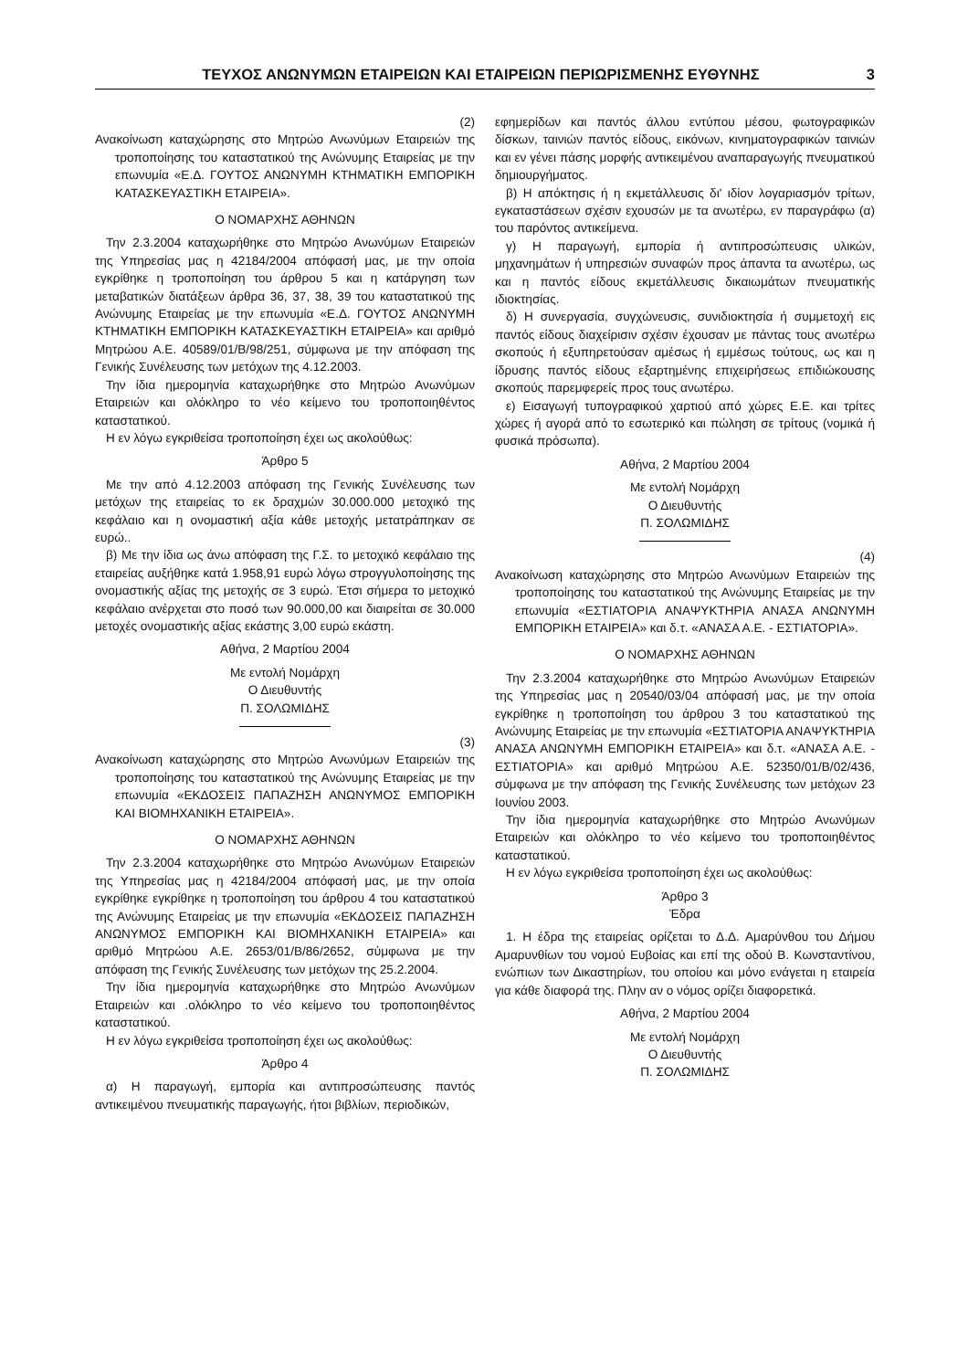ΤΕΥΧΟΣ ΑΝΩΝΥΜΩΝ ΕΤΑΙΡΕΙΩΝ ΚΑΙ ΕΤΑΙΡΕΙΩΝ ΠΕΡΙΩΡΙΣΜΕΝΗΣ ΕΥΘΥΝΗΣ 3
(2)
Ανακοίνωση καταχώρησης στο Μητρώο Ανωνύμων Εταιρειών της τροποποίησης του καταστατικού της Ανώνυμης Εταιρείας με την επωνυμία «Ε.Δ. ΓΟΥΤΟΣ ΑΝΩΝΥΜΗ ΚΤΗΜΑΤΙΚΗ ΕΜΠΟΡΙΚΗ ΚΑΤΑΣΚΕΥΑΣΤΙΚΗ ΕΤΑΙΡΕΙΑ».
Ο ΝΟΜΑΡΧΗΣ ΑΘΗΝΩΝ
Την 2.3.2004 καταχωρήθηκε στο Μητρώο Ανωνύμων Εταιρειών της Υπηρεσίας μας η 42184/2004 απόφασή μας, με την οποία εγκρίθηκε η τροποποίηση του άρθρου 5 και η κατάργηση των μεταβατικών διατάξεων άρθρα 36, 37, 38, 39 του καταστατικού της Ανώνυμης Εταιρείας με την επωνυμία «Ε.Δ. ΓΟΥΤΟΣ ΑΝΩΝΥΜΗ ΚΤΗΜΑΤΙΚΗ ΕΜΠΟΡΙΚΗ ΚΑΤΑΣΚΕΥΑΣΤΙΚΗ ΕΤΑΙΡΕΙΑ» και αριθμό Μητρώου Α.Ε. 40589/01/Β/98/251, σύμφωνα με την απόφαση της Γενικής Συνέλευσης των μετόχων της 4.12.2003.
Την ίδια ημερομηνία καταχωρήθηκε στο Μητρώο Ανωνύμων Εταιρειών και ολόκληρο το νέο κείμενο του τροποποιηθέντος καταστατικού.
Η εν λόγω εγκριθείσα τροποποίηση έχει ως ακολούθως:
Άρθρο 5
Με την από 4.12.2003 απόφαση της Γενικής Συνέλευσης των μετόχων της εταιρείας το εκ δραχμών 30.000.000 μετοχικό της κεφάλαιο και η ονομαστική αξία κάθε μετοχής μετατράπηκαν σε ευρώ..
β) Με την ίδια ως άνω απόφαση της Γ.Σ. το μετοχικό κεφάλαιο της εταιρείας αυξήθηκε κατά 1.958,91 ευρώ λόγω στρογγυλοποίησης της ονομαστικής αξίας της μετοχής σε 3 ευρώ. Έτσι σήμερα το μετοχικό κεφάλαιο ανέρχεται στο ποσό των 90.000,00 και διαιρείται σε 30.000 μετοχές ονομαστικής αξίας εκάστης 3,00 ευρώ εκάστη.
Αθήνα, 2 Μαρτίου 2004
Με εντολή Νομάρχη
Ο Διευθυντής
Π. ΣΟΛΩΜΙΔΗΣ
(3)
Ανακοίνωση καταχώρησης στο Μητρώο Ανωνύμων Εταιρειών της τροποποίησης του καταστατικού της Ανώνυμης Εταιρείας με την επωνυμία «ΕΚΔΟΣΕΙΣ ΠΑΠΑΖΗΣΗ ΑΝΩΝΥΜΟΣ ΕΜΠΟΡΙΚΗ ΚΑΙ ΒΙΟΜΗΧΑΝΙΚΗ ΕΤΑΙΡΕΙΑ».
Ο ΝΟΜΑΡΧΗΣ ΑΘΗΝΩΝ
Την 2.3.2004 καταχωρήθηκε στο Μητρώο Ανωνύμων Εταιρειών της Υπηρεσίας μας η 42184/2004 απόφασή μας, με την οποία εγκρίθηκε εγκρίθηκε η τροποποίηση του άρθρου 4 του καταστατικού της Ανώνυμης Εταιρείας με την επωνυμία «ΕΚΔΟΣΕΙΣ ΠΑΠΑΖΗΣΗ ΑΝΩΝΥΜΟΣ ΕΜΠΟΡΙΚΗ ΚΑΙ ΒΙΟΜΗΧΑΝΙΚΗ ΕΤΑΙΡΕΙΑ» και αριθμό Μητρώου Α.Ε. 2653/01/Β/86/2652, σύμφωνα με την απόφαση της Γενικής Συνέλευσης των μετόχων της 25.2.2004.
Την ίδια ημερομηνία καταχωρήθηκε στο Μητρώο Ανωνύμων Εταιρειών και .ολόκληρο το νέο κείμενο του τροποποιηθέντος καταστατικού.
Η εν λόγω εγκριθείσα τροποποίηση έχει ως ακολούθως:
Άρθρο 4
α) Η παραγωγή, εμπορία και αντιπροσώπευσης παντός αντικειμένου πνευματικής παραγωγής, ήτοι βιβλίων, περιοδικών,
εφημερίδων και παντός άλλου εντύπου μέσου, φωτογραφικών δίσκων, ταινιών παντός είδους, εικόνων, κινηματογραφικών ταινιών και εν γένει πάσης μορφής αντικειμένου αναπαραγωγής πνευματικού δημιουργήματος.
β) Η απόκτησις ή η εκμετάλλευσις δι' ιδίον λογαριασμόν τρίτων, εγκαταστάσεων σχέσιν εχουσών με τα ανωτέρω, εν παραγράφω (α) του παρόντος αντικείμενα.
γ) Η παραγωγή, εμπορία ή αντιπροσώπευσις υλικών, μηχανημάτων ή υπηρεσιών συναφών προς άπαντα τα ανωτέρω, ως και η παντός είδους εκμετάλλευσις δικαιωμάτων πνευματικής ιδιοκτησίας.
δ) Η συνεργασία, συγχώνευσις, συνιδιοκτησία ή συμμετοχή εις παντός είδους διαχείρισιν σχέσιν έχουσαν με πάντας τους ανωτέρω σκοπούς ή εξυπηρετούσαν αμέσως ή εμμέσως τούτους, ως και η ίδρυσης παντός είδους εξαρτημένης επιχειρήσεως επιδιώκουσης σκοπούς παρεμφερείς προς τους ανωτέρω.
ε) Εισαγωγή τυπογραφικού χαρτιού από χώρες Ε.Ε. και τρίτες χώρες ή αγορά από το εσωτερικό και πώληση σε τρίτους (νομικά ή φυσικά πρόσωπα).
Αθήνα, 2 Μαρτίου 2004
Με εντολή Νομάρχη
Ο Διευθυντής
Π. ΣΟΛΩΜΙΔΗΣ
(4)
Ανακοίνωση καταχώρησης στο Μητρώο Ανωνύμων Εταιρειών της τροποποίησης του καταστατικού της Ανώνυμης Εταιρείας με την επωνυμία «ΕΣΤΙΑΤΟΡΙΑ ΑΝΑΨΥΚΤΗΡΙΑ ΑΝΑΣΑ ΑΝΩΝΥΜΗ ΕΜΠΟΡΙΚΗ ΕΤΑΙΡΕΙΑ» και δ.τ. «ΑΝΑΣΑ Α.Ε. - ΕΣΤΙΑΤΟΡΙΑ».
Ο ΝΟΜΑΡΧΗΣ ΑΘΗΝΩΝ
Την 2.3.2004 καταχωρήθηκε στο Μητρώο Ανωνύμων Εταιρειών της Υπηρεσίας μας η 20540/03/04 απόφασή μας, με την οποία εγκρίθηκε η τροποποίηση του άρθρου 3 του καταστατικού της Ανώνυμης Εταιρείας με την επωνυμία «ΕΣΤΙΑΤΟΡΙΑ ΑΝΑΨΥΚΤΗΡΙΑ ΑΝΑΣΑ ΑΝΩΝΥΜΗ ΕΜΠΟΡΙΚΗ ΕΤΑΙΡΕΙΑ» και δ.τ. «ΑΝΑΣΑ Α.Ε. - ΕΣΤΙΑΤΟΡΙΑ» και αριθμό Μητρώου Α.Ε. 52350/01/Β/02/436, σύμφωνα με την απόφαση της Γενικής Συνέλευσης των μετόχων 23 Ιουνίου 2003.
Την ίδια ημερομηνία καταχωρήθηκε στο Μητρώο Ανωνύμων Εταιρειών και ολόκληρο το νέο κείμενο του τροποποιηθέντος καταστατικού.
Η εν λόγω εγκριθείσα τροποποίηση έχει ως ακολούθως:
Άρθρο 3
Έδρα
1. Η έδρα της εταιρείας ορίζεται το Δ.Δ. Αμαρύνθου του Δήμου Αμαρυνθίων του νομού Ευβοίας και επί της οδού Β. Κωνσταντίνου, ενώπιων των Δικαστηρίων, του οποίου και μόνο ενάγεται η εταιρεία για κάθε διαφορά της. Πλην αν ο νόμος ορίζει διαφορετικά.
Αθήνα, 2 Μαρτίου 2004
Με εντολή Νομάρχη
Ο Διευθυντής
Π. ΣΟΛΩΜΙΔΗΣ